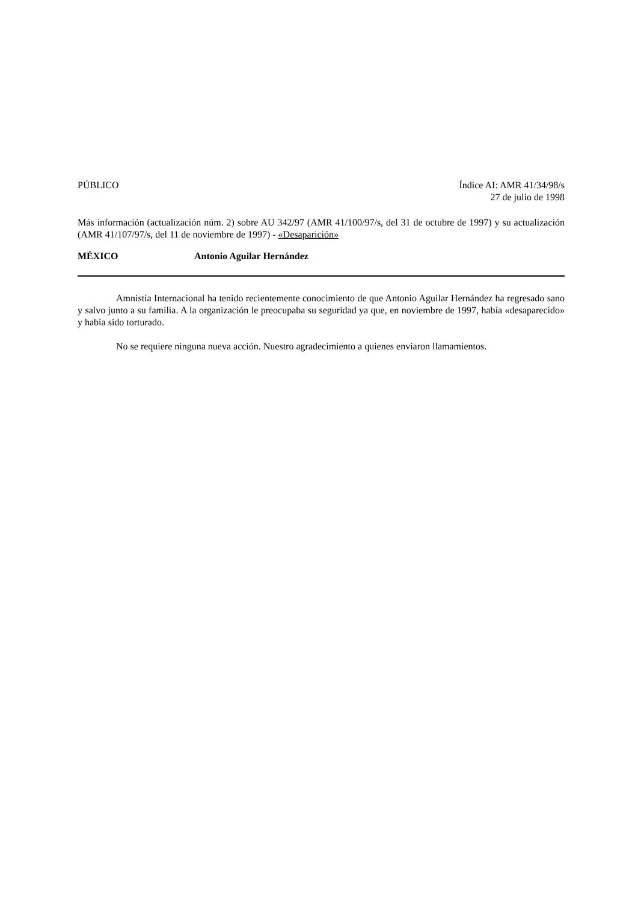PÚBLICO Índice AI: AMR 41/34/98/s
27 de julio de 1998
Más información (actualización núm. 2) sobre AU 342/97 (AMR 41/100/97/s, del 31 de octubre de 1997) y su actualización (AMR 41/107/97/s, del 11 de noviembre de 1997) - «Desaparición»
MÉXICO Antonio Aguilar Hernández
Amnistía Internacional ha tenido recientemente conocimiento de que Antonio Aguilar Hernández ha regresado sano y salvo junto a su familia. A la organización le preocupaba su seguridad ya que, en noviembre de 1997, había «desaparecido» y había sido torturado.
No se requiere ninguna nueva acción. Nuestro agradecimiento a quienes enviaron llamamientos.